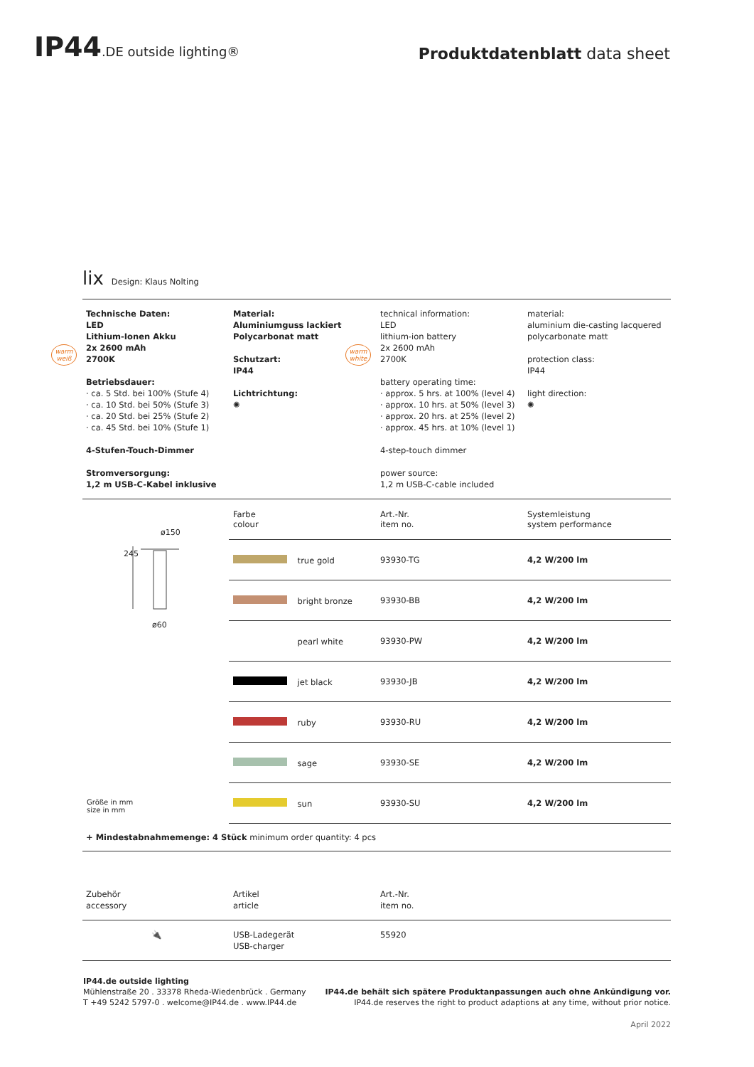IP44.DE outside lighting®
Produktdatenblatt data sheet
warm weiß
warm white
lix Design: Klaus Nolting
Technische Daten:
LED
Lithium-Ionen Akku
2x 2600 mAh
2700K
Betriebsdauer:
· ca. 5 Std. bei 100% (Stufe 4)
· ca. 10 Std. bei 50% (Stufe 3)
· ca. 20 Std. bei 25% (Stufe 2)
· ca. 45 Std. bei 10% (Stufe 1)
4-Stufen-Touch-Dimmer
Stromversorgung:
1,2 m USB-C-Kabel inklusive
Material:
Aluminiumguss lackiert
Polycarbonat matt
Schutzart:
IP44
Lichtrichtung:
✺
technical information:
LED
lithium-ion battery
2x 2600 mAh
2700K
battery operating time:
· approx. 5 hrs. at 100% (level 4)
· approx. 10 hrs. at 50% (level 3)
· approx. 20 hrs. at 25% (level 2)
· approx. 45 hrs. at 10% (level 1)
4-step-touch dimmer
power source:
1,2 m USB-C-cable included
material:
aluminium die-casting lacquered
polycarbonate matt
protection class:
IP44
light direction:
✺
ø150
245
ø60
Größe in mm
size in mm
| Farbe colour | Art.-Nr. item no. | Systemleistung system performance |
| true gold | 93930-TG | 4,2 W/200 lm |
| bright bronze | 93930-BB | 4,2 W/200 lm |
| pearl white | 93930-PW | 4,2 W/200 lm |
| jet black | 93930-JB | 4,2 W/200 lm |
| ruby | 93930-RU | 4,2 W/200 lm |
| sage | 93930-SE | 4,2 W/200 lm |
| sun | 93930-SU | 4,2 W/200 lm |
+ Mindestabnahmemenge: 4 Stück minimum order quantity: 4 pcs
Zubehör
accessory
Artikel
article
Art.-Nr.
item no.
🔌 USB-Ladegerät
USB-charger
55920
IP44.de outside lighting
Mühlenstraße 20 . 33378 Rheda-Wiedenbrück . Germany
T +49 5242 5797-0 . welcome@IP44.de . www.IP44.de
IP44.de behält sich spätere Produktanpassungen auch ohne Ankündigung vor.
IP44.de reserves the right to product adaptions at any time, without prior notice.
April 2022